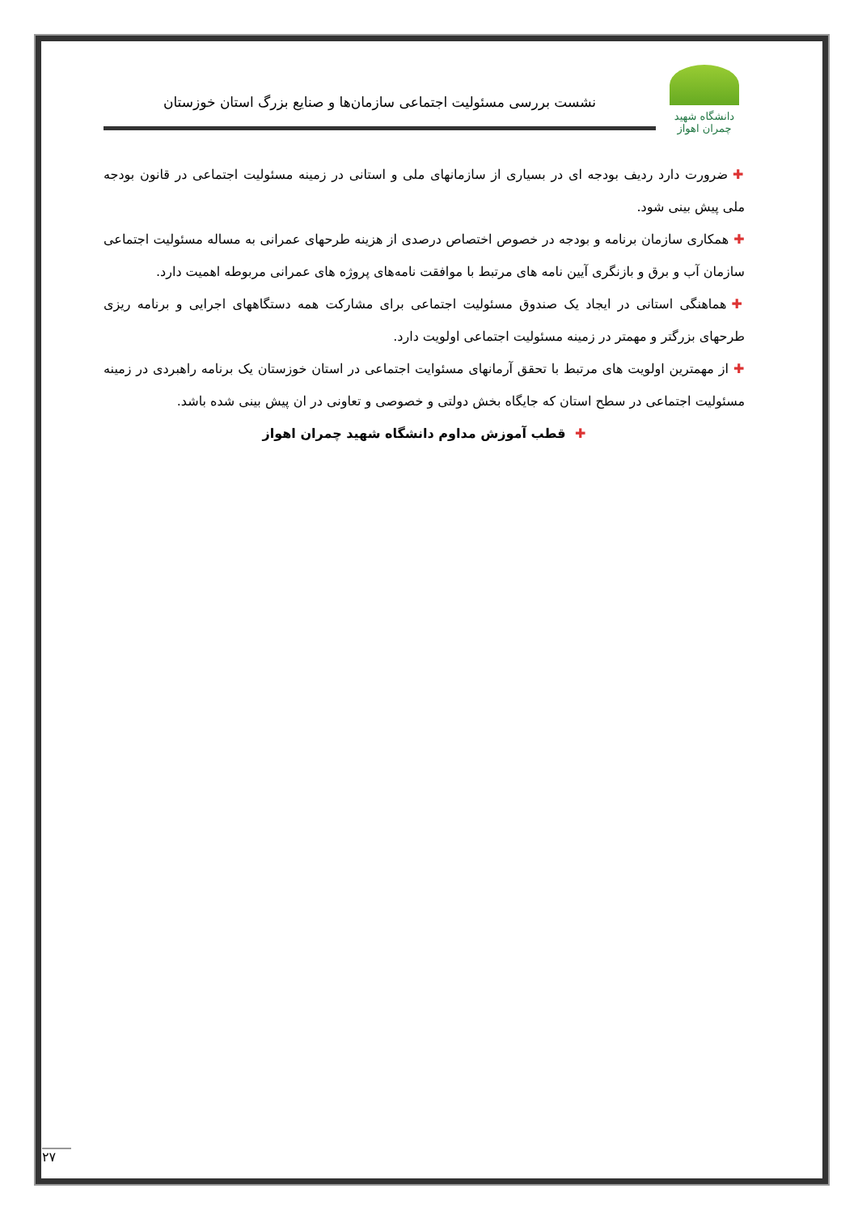دانشگاه شهید چمران اهواز
نشست بررسی مسئولیت اجتماعی سازمان‌ها و صنایع بزرگ استان خوزستان
✚ضرورت دارد ردیف بودجه ای در بسیاری از سازمانهای ملی و استانی در زمینه مسئولیت اجتماعی در قانون بودجه ملی پیش بینی شود.
✚همکاری سازمان برنامه و بودجه در خصوص اختصاص درصدی از هزینه طرحهای عمرانی به مساله مسئولیت اجتماعی سازمان آب و برق و بازنگری آیین نامه های مرتبط با موافقت نامه‌های پروژه های عمرانی مربوطه اهمیت دارد.
✚هماهنگی استانی در ایجاد یک صندوق مسئولیت اجتماعی برای مشارکت همه دستگاههای اجرایی و برنامه ریزی طرحهای بزرگتر و مهمتر در زمینه مسئولیت اجتماعی اولویت دارد.
✚از مهمترین اولویت های مرتبط با تحقق آرمانهای مسئوایت اجتماعی در استان خوزستان یک برنامه راهبردی در زمینه مسئولیت اجتماعی در سطح استان که جایگاه بخش دولتی و خصوصی و تعاونی در ان پیش بینی شده باشد.
✚ قطب آموزش مداوم دانشگاه شهید چمران اهواز
۲۷